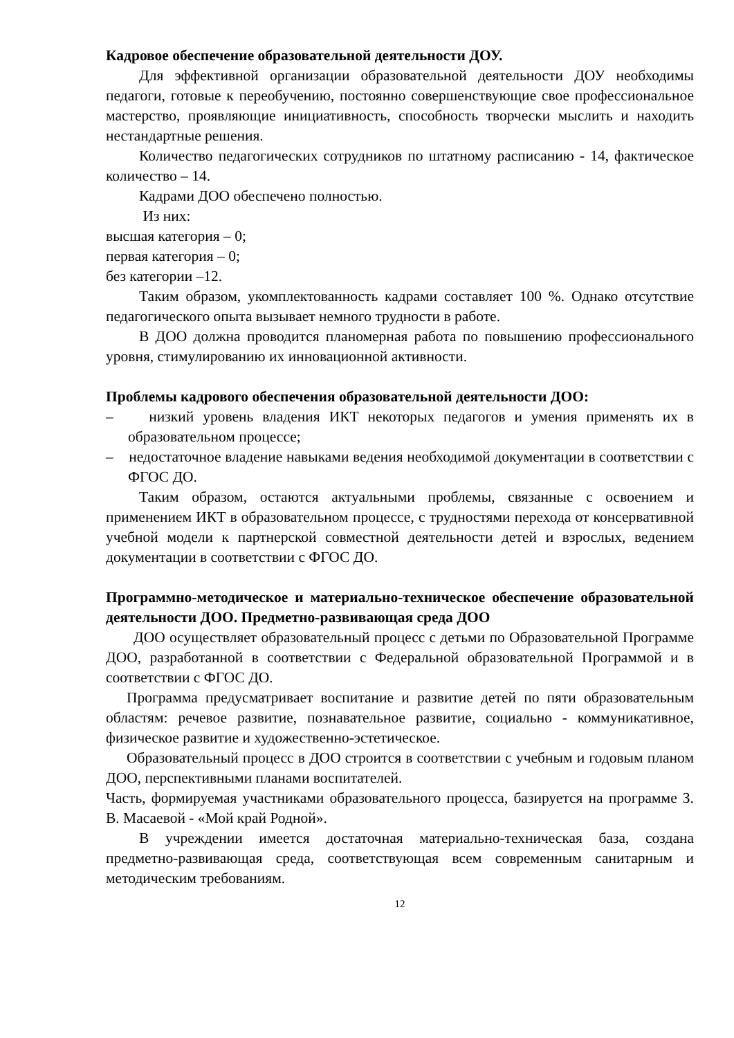Кадровое обеспечение образовательной деятельности ДОУ.
Для эффективной организации образовательной деятельности ДОУ необходимы педагоги, готовые к переобучению, постоянно совершенствующие свое профессиональное мастерство, проявляющие инициативность, способность творчески мыслить и находить нестандартные решения.
Количество педагогических сотрудников по штатному расписанию - 14, фактическое количество – 14.
Кадрами ДОО обеспечено полностью.
Из них:
высшая категория – 0;
первая категория – 0;
без категории –12.
Таким образом, укомплектованность кадрами составляет 100 %. Однако отсутствие педагогического опыта вызывает немного трудности в работе.
В ДОО должна проводится планомерная работа по повышению профессионального уровня, стимулированию их инновационной активности.
Проблемы кадрового обеспечения образовательной деятельности ДОО:
– низкий уровень владения ИКТ некоторых педагогов и умения применять их в образовательном процессе;
– недостаточное владение навыками ведения необходимой документации в соответствии с ФГОС ДО.
Таким образом, остаются актуальными проблемы, связанные с освоением и применением ИКТ в образовательном процессе, с трудностями перехода от консервативной учебной модели к партнерской совместной деятельности детей и взрослых, ведением документации в соответствии с ФГОС ДО.
Программно-методическое и материально-техническое обеспечение образовательной деятельности ДОО. Предметно-развивающая среда ДОО
ДОО осуществляет образовательный процесс с детьми по Образовательной Программе ДОО, разработанной в соответствии с Федеральной образовательной Программой и в соответствии с ФГОС ДО.
Программа предусматривает воспитание и развитие детей по пяти образовательным областям: речевое развитие, познавательное развитие, социально - коммуникативное, физическое развитие и художественно-эстетическое.
Образовательный процесс в ДОО строится в соответствии с учебным и годовым планом ДОО, перспективными планами воспитателей.
Часть, формируемая участниками образовательного процесса, базируется на программе З. В. Масаевой - «Мой край Родной».
В учреждении имеется достаточная материально-техническая база, создана предметно-развивающая среда, соответствующая всем современным санитарным и методическим требованиям.
12